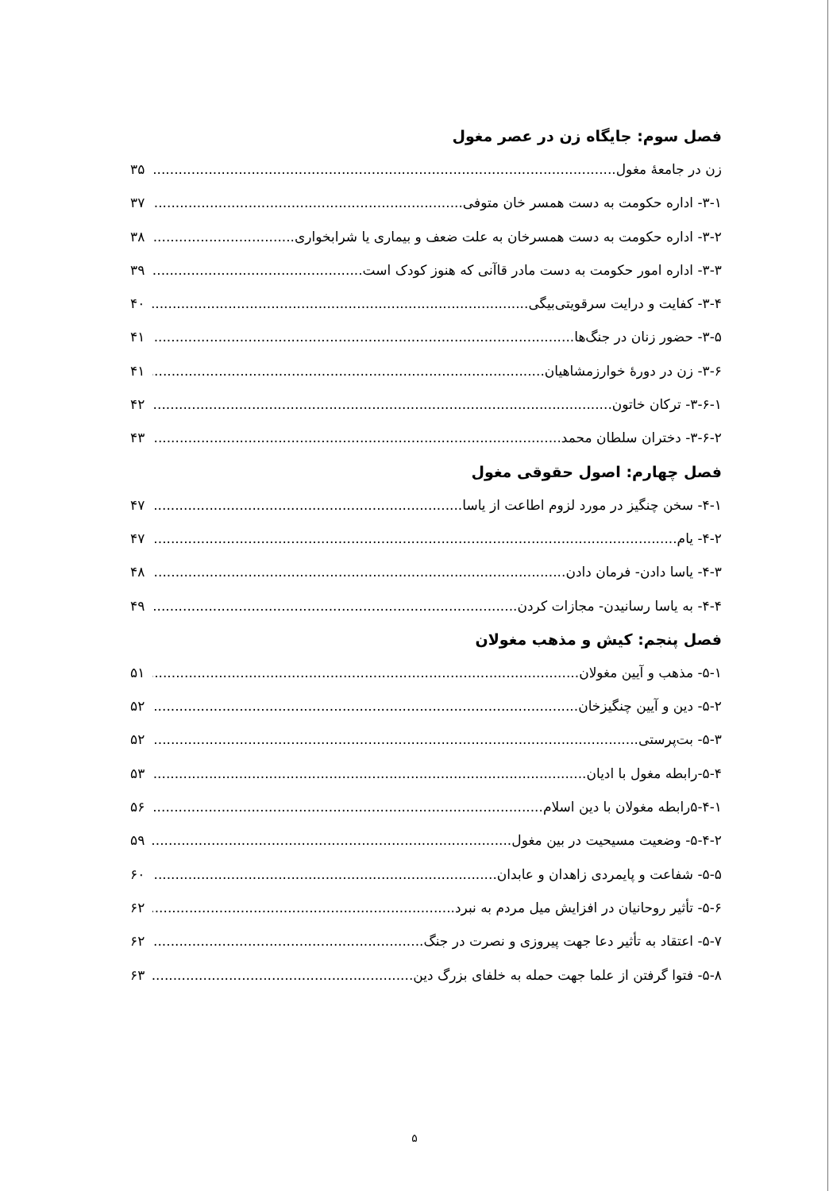فصل سوم: جایگاه زن در عصر مغول
زن در جامعهٔ مغول ۳۵
۳-۱- اداره حکومت به دست همسر خان متوفی ۳۷
۳-۲- اداره حکومت به دست همسرخان به علت ضعف و بیماری یا شرابخواری ۳۸
۳-۳- اداره امور حکومت به دست مادر قاآنی که هنوز کودک است ۳۹
۳-۴- کفایت و درایت سرقویتی‌بیگی ۴۰
۳-۵- حضور زنان در جنگ‌ها ۴۱
۳-۶- زن در دورهٔ خوارزمشاهیان ۴۱
۳-۶-۱- ترکان خاتون ۴۲
۳-۶-۲- دختران سلطان محمد ۴۳
فصل چهارم: اصول حقوقی مغول
۴-۱- سخن چنگیز در مورد لزوم اطاعت از یاسا ۴۷
۴-۲- یام ۴۷
۴-۳- یاسا دادن- فرمان دادن ۴۸
۴-۴- به یاسا رسانیدن- مجازات کردن ۴۹
فصل پنجم: کیش و مذهب مغولان
۵-۱- مذهب و آیین مغولان ۵۱
۵-۲- دین و آیین چنگیزخان ۵۲
۵-۳- بت‌پرستی ۵۲
۵-۴-رابطه مغول با ادیان ۵۳
۵-۴-۱رابطه مغولان با دین اسلام ۵۶
۵-۴-۲- وضعیت مسیحیت در بین مغول ۵۹
۵-۵- شفاعت و پایمردی زاهدان و عابدان ۶۰
۵-۶- تأثیر روحانیان در افزایش میل مردم به نبرد ۶۲
۵-۷- اعتقاد به تأثیر دعا جهت پیروزی و نصرت در جنگ ۶۲
۵-۸- فتوا گرفتن از علما جهت حمله به خلفای بزرگ دین ۶۳
۵